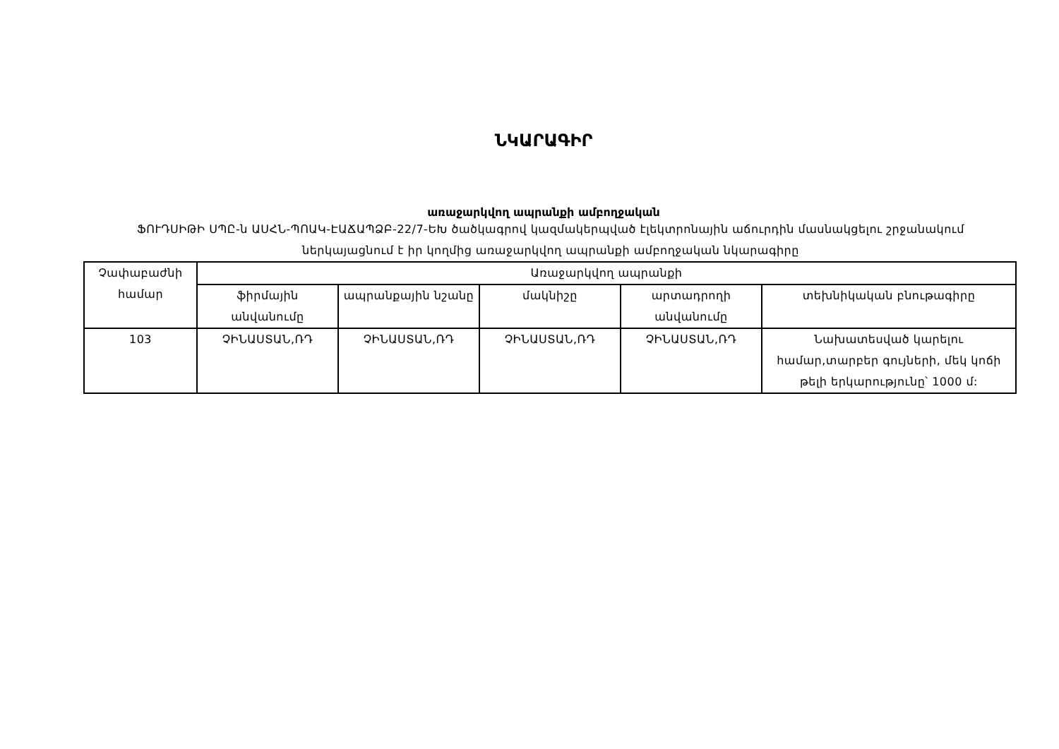ՆԿԱՐԱԳԻՐ
առաջարկվող ապրանքի ամբողջական
ՖՈՒԴՍԻԹԻ ՍՊԸ-ն ԱՍՀՆ-ՊՈԱԿ-ԷԱՃԱՊՁԲ-22/7-ԵԽ ծածկագրով կազմակերպված էլեկտրոնային աճուրդին մասնակցելու շրջանակում ներկայացնում է իր կողմից առաջարկվող ապրանքի ամբողջական նկարագիրը
| Չափաբաժնի համար | Առաջարկվող ապրանքի | | | | |
| --- | --- | --- | --- | --- | --- |
| | ֆիրմային անվանումը | ապրանքային նշանը | մակնիշը | արտադրողի անվանումը | տեխնիկական բնութագիրը |
| 103 | ՉԻՆԱՍՏԱՆ,ՌԴ | ՉԻՆԱՍՏԱՆ,ՌԴ | ՉԻՆԱՍՏԱՆ,ՌԴ | ՉԻՆԱՍՏԱՆ,ՌԴ | Նախատեսված կարելու համար,տարբեր գույների, մեկ կոճի թելի երկարությունը՝ 1000 մ: |